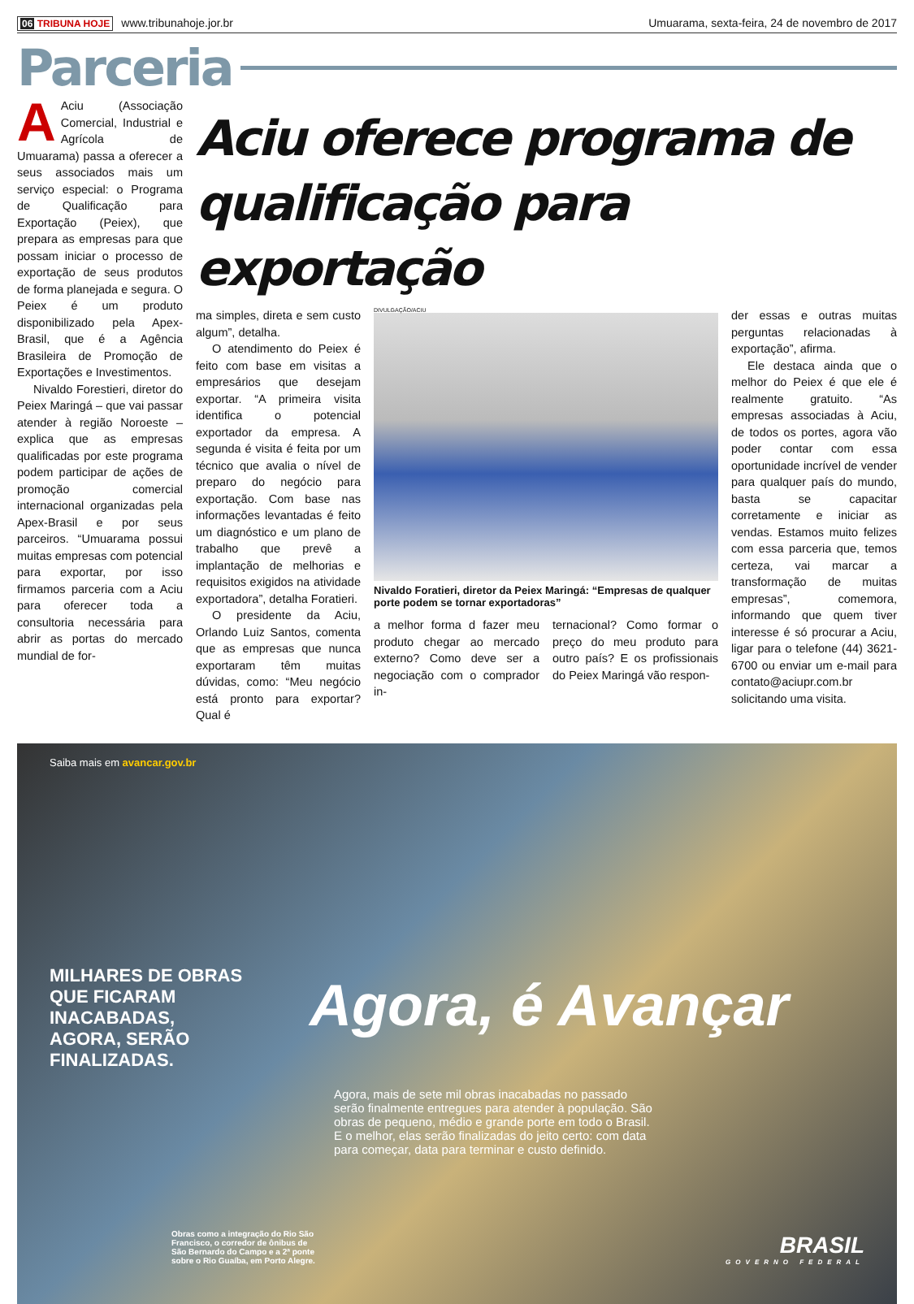06 TRIBUNA HOJE www.tribunahoje.jor.br
Umuarama, sexta-feira, 24 de novembro de 2017
Parceria
AAciu (Associação Comercial, Industrial e Agrícola de Umuarama) passa a oferecer a seus associados mais um serviço especial: o Programa de Qualificação para Exportação (Peiex), que prepara as empresas para que possam iniciar o processo de exportação de seus produtos de forma planejada e segura. O Peiex é um produto disponibilizado pela Apex-Brasil, que é a Agência Brasileira de Promoção de Exportações e Investimentos.
Nivaldo Forestieri, diretor do Peiex Maringá – que vai passar atender à região Noroeste – explica que as empresas qualificadas por este programa podem participar de ações de promoção comercial internacional organizadas pela Apex-Brasil e por seus parceiros. “Umuarama possui muitas empresas com potencial para exportar, por isso firmamos parceria com a Aciu para oferecer toda a consultoria necessária para abrir as portas do mercado mundial de for-
Aciu oferece programa de qualificação para exportação
ma simples, direta e sem custo algum”, detalha.
O atendimento do Peiex é feito com base em visitas a empresários que desejam exportar. “A primeira visita identifica o potencial exportador da empresa. A segunda é visita é feita por um técnico que avalia o nível de preparo do negócio para exportação. Com base nas informações levantadas é feito um diagnóstico e um plano de trabalho que prevê a implantação de melhorias e requisitos exigidos na atividade exportadora”, detalha Foratieri.
O presidente da Aciu, Orlando Luiz Santos, comenta que as empresas que nunca exportaram têm muitas dúvidas, como: “Meu negócio está pronto para exportar? Qual é
DIVULGAÇÃO/ACIU
Nivaldo Foratieri, diretor da Peiex Maringá: “Empresas de qualquer porte podem se tornar exportadoras”
a melhor forma d fazer meu produto chegar ao mercado externo? Como deve ser a negociação com o comprador in-
ternacional? Como formar o preço do meu produto para outro país? E os profissionais do Peiex Maringá vão respon-
der essas e outras muitas perguntas relacionadas à exportação”, afirma.
Ele destaca ainda que o melhor do Peiex é que ele é realmente gratuito. “As empresas associadas à Aciu, de todos os portes, agora vão poder contar com essa oportunidade incrível de vender para qualquer país do mundo, basta se capacitar corretamente e iniciar as vendas. Estamos muito felizes com essa parceria que, temos certeza, vai marcar a transformação de muitas empresas”, comemora, informando que quem tiver interesse é só procurar a Aciu, ligar para o telefone (44) 3621-6700 ou enviar um e-mail para contato@aciupr.com.br solicitando uma visita.
Saiba mais em avancar.gov.br
Agora, é Avançar
MILHARES DE OBRAS QUE FICARAM INACABADAS, AGORA, SERÃO FINALIZADAS.
Agora, mais de sete mil obras inacabadas no passado serão finalmente entregues para atender à população. São obras de pequeno, médio e grande porte em todo o Brasil.
E o melhor, elas serão finalizadas do jeito certo: com data para começar, data para terminar e custo definido.
Obras como a integração do Rio São Francisco, o corredor de ônibus de São Bernardo do Campo e a 2ª ponte sobre o Rio Guaíba, em Porto Alegre.
BRASIL
GOVERNO FEDERAL